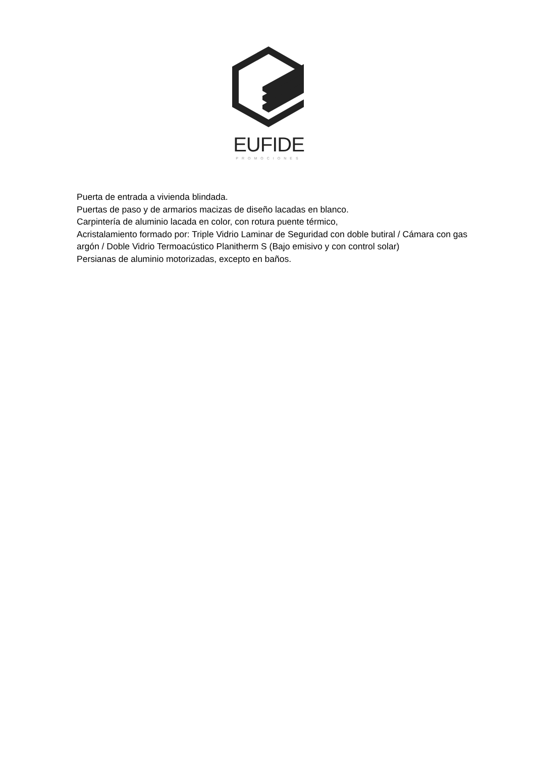EUFIDE
PROMOCIONES
Puerta de entrada a vivienda blindada.
Puertas de paso y de armarios macizas de diseño lacadas en blanco.
Carpintería de aluminio lacada en color, con rotura puente térmico,
Acristalamiento formado por: Triple Vidrio Laminar de Seguridad con doble butiral / Cámara con gas argón / Doble Vidrio Termoacústico Planitherm S (Bajo emisivo y con control solar)
Persianas de aluminio motorizadas, excepto en baños.